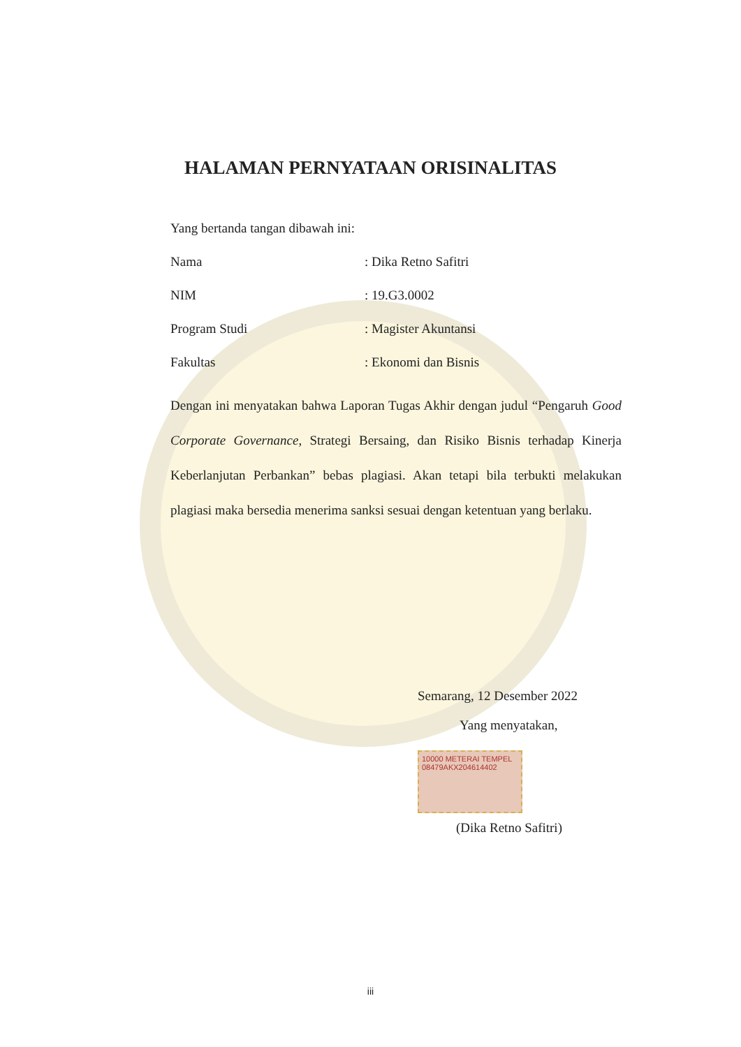HALAMAN PERNYATAAN ORISINALITAS
Yang bertanda tangan dibawah ini:
Nama: Dika Retno Safitri
NIM: 19.G3.0002
Program Studi: Magister Akuntansi
Fakultas: Ekonomi dan Bisnis
Dengan ini menyatakan bahwa Laporan Tugas Akhir dengan judul “Pengaruh Good Corporate Governance, Strategi Bersaing, dan Risiko Bisnis terhadap Kinerja Keberlanjutan Perbankan” bebas plagiasi. Akan tetapi bila terbukti melakukan plagiasi maka bersedia menerima sanksi sesuai dengan ketentuan yang berlaku.
Semarang, 12 Desember 2022
Yang menyatakan,
10000 METERAI TEMPEL
08479AKX204614402
(Dika Retno Safitri)
iii